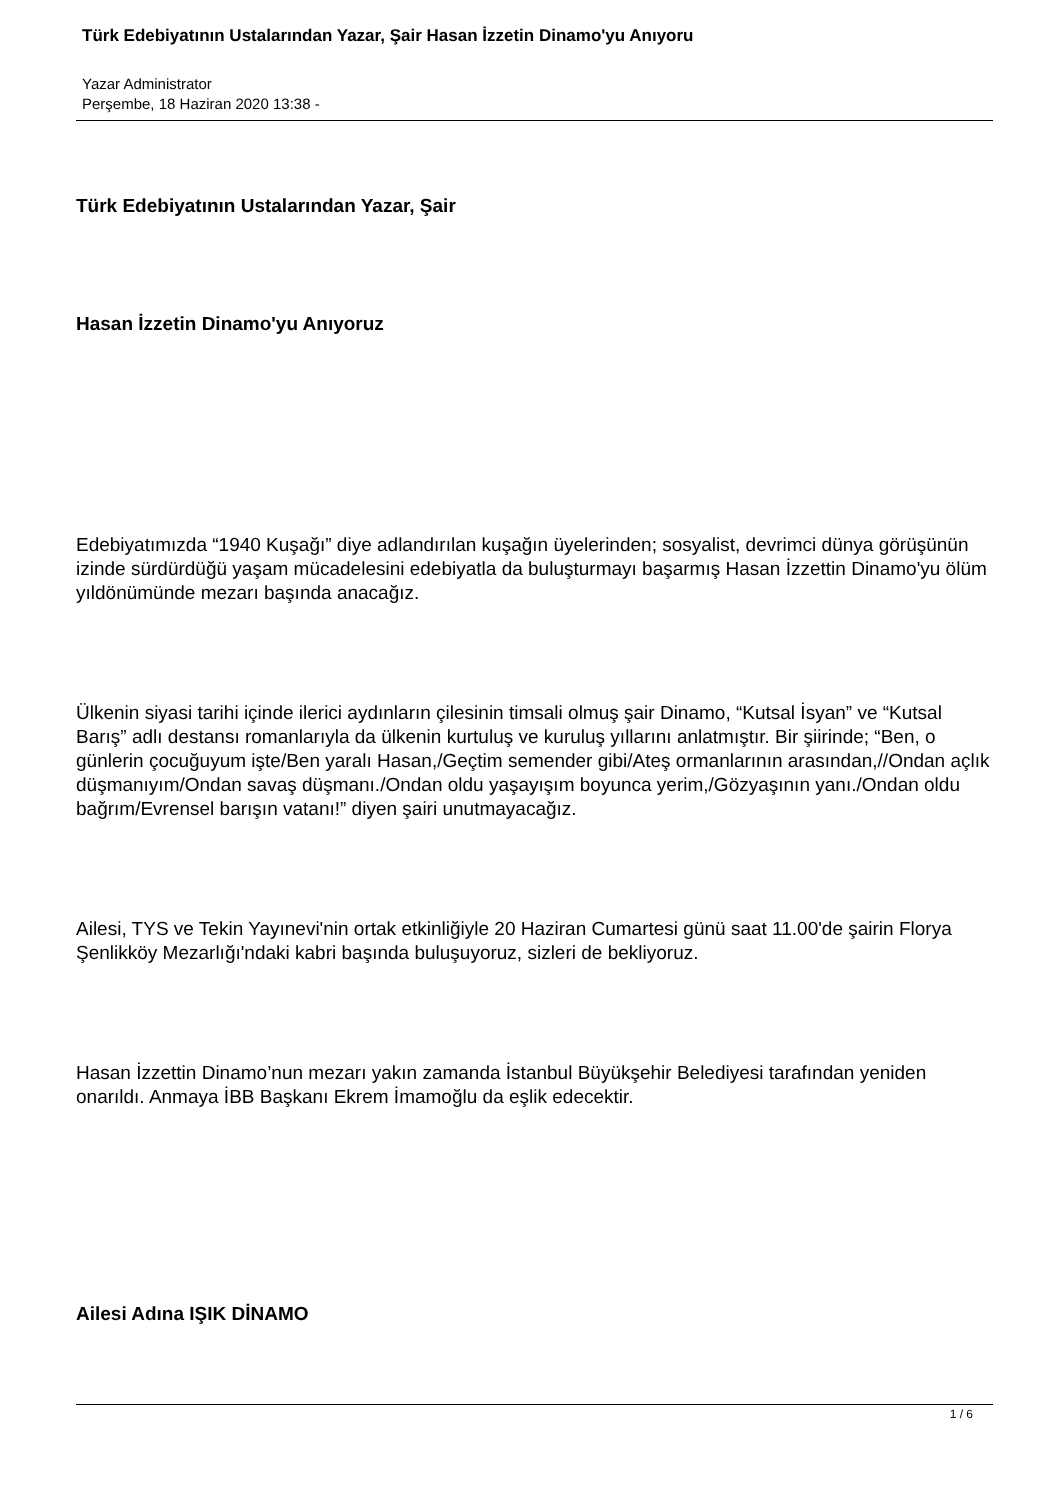Türk Edebiyatının Ustalarından Yazar, Şair Hasan İzzetin Dinamo'yu Anıyoru
Yazar Administrator
Perşembe, 18 Haziran 2020 13:38 -
Türk Edebiyatının Ustalarından Yazar, Şair
Hasan İzzetin Dinamo'yu Anıyoruz
Edebiyatımızda “1940 Kuşağı” diye adlandırılan kuşağın üyelerinden; sosyalist, devrimci dünya görüşünün izinde sürdürdüğü yaşam mücadelesini edebiyatla da buluşturmayı başarmış Hasan İzzettin Dinamo'yu ölüm yıldönümünde mezarı başında anacağız.
Ülkenin siyasi tarihi içinde ilerici aydınların çilesinin timsali olmuş şair Dinamo, “Kutsal İsyan” ve “Kutsal Barış” adlı destansı romanlarıyla da ülkenin kurtuluş ve kuruluş yıllarını anlatmıştır. Bir şiirinde; “Ben, o günlerin çocuğuyum işte/Ben yaralı Hasan,/Geçtim semender gibi/Ateş ormanlarının arasından,//Ondan açlık düşmanıyım/Ondan savaş düşmanı./Ondan oldu yaşayışım boyunca yerim,/Gözyaşının yanı./Ondan oldu bağrım/Evrensel barışın vatanı!” diyen şairi unutmayacağız.
Ailesi, TYS ve Tekin Yayınevi'nin ortak etkinliğiyle 20 Haziran Cumartesi günü saat 11.00'de şairin Florya Şenlikköy Mezarlığı'ndaki kabri başında buluşuyoruz, sizleri de bekliyoruz.
Hasan İzzettin Dinamo’nun mezarı yakın zamanda İstanbul Büyükşehir Belediyesi tarafından yeniden onarıldı. Anmaya İBB Başkanı Ekrem İmamoğlu da eşlik edecektir.
Ailesi Adına IŞIK DİNAMO
1 / 6